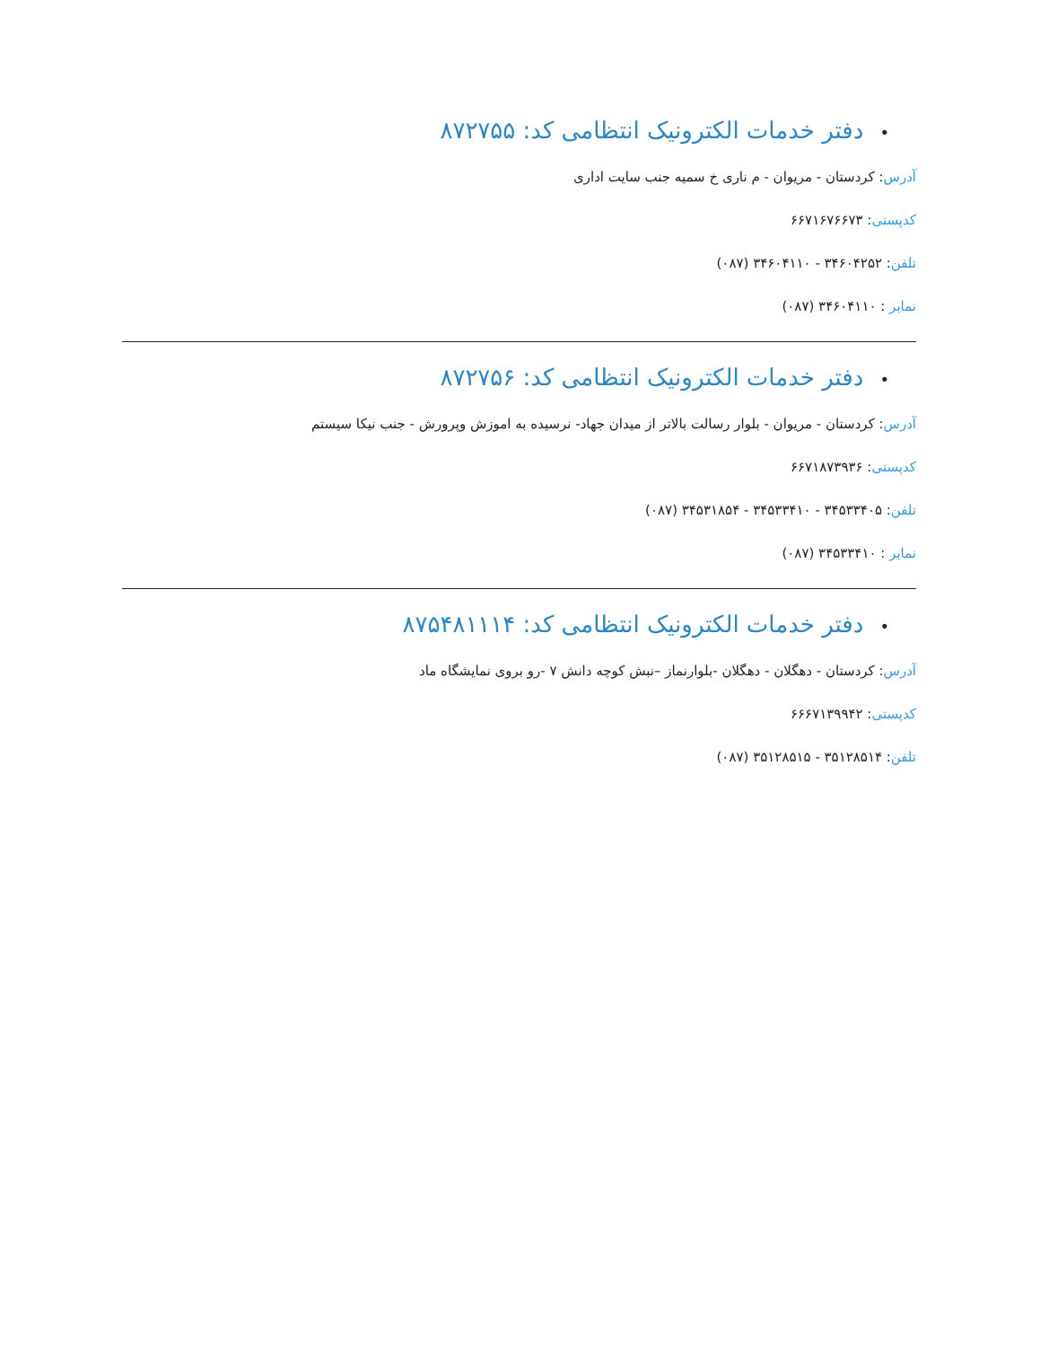•دفتر خدمات الکترونیک انتظامی کد: ۸۷۲۷۵۵
آدرس: کردستان - مریوان - م ناری خ سمیه جنب سایت اداری
کدپستی: ۶۶۷۱۶۷۶۶۷۳
تلفن: ۳۴۶۰۴۲۵۲ - ۳۴۶۰۴۱۱۰ (۰۸۷)
نمابر : ۳۴۶۰۴۱۱۰ (۰۸۷)
•دفتر خدمات الکترونیک انتظامی کد: ۸۷۲۷۵۶
آدرس: کردستان - مریوان - بلوار رسالت بالاتر از میدان جهاد- نرسیده به اموزش وپرورش - جنب نیکا سیستم
کدپستی: ۶۶۷۱۸۷۳۹۳۶
تلفن: ۳۴۵۳۳۴۰۵ - ۳۴۵۳۳۴۱۰ - ۳۴۵۳۱۸۵۴ (۰۸۷)
نمابر : ۳۴۵۳۳۴۱۰ (۰۸۷)
•دفتر خدمات الکترونیک انتظامی کد: ۸۷۵۴۸۱۱۱۴
آدرس: کردستان - دهگلان - دهگلان -بلوارنماز –نبش کوچه دانش ۷ -رو بروی نمایشگاه ماد
کدپستی: ۶۶۶۷۱۳۹۹۴۲
تلفن: ۳۵۱۲۸۵۱۴ - ۳۵۱۲۸۵۱۵ (۰۸۷)